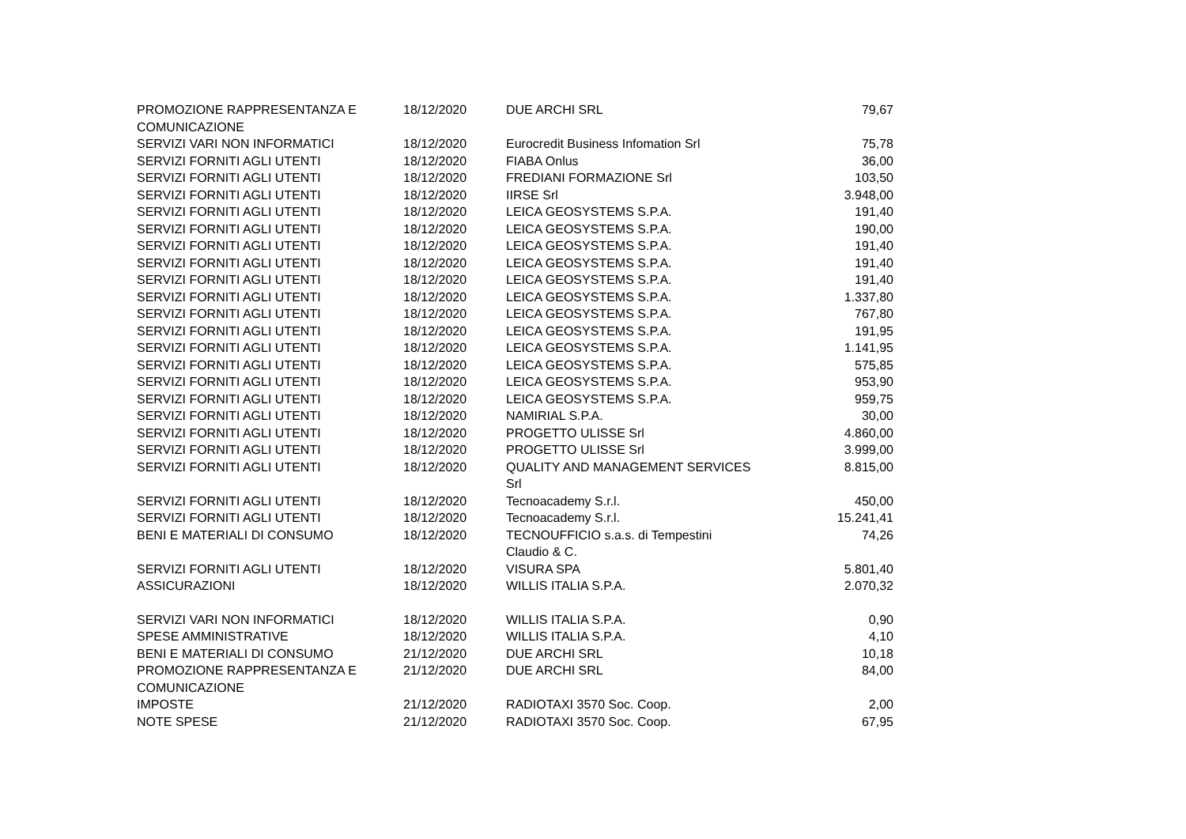| PROMOZIONE RAPPRESENTANZA E COMUNICAZIONE | 18/12/2020 | DUE ARCHI SRL | 79,67 |
| SERVIZI VARI NON INFORMATICI | 18/12/2020 | Eurocredit Business Infomation Srl | 75,78 |
| SERVIZI FORNITI AGLI UTENTI | 18/12/2020 | FIABA Onlus | 36,00 |
| SERVIZI FORNITI AGLI UTENTI | 18/12/2020 | FREDIANI FORMAZIONE Srl | 103,50 |
| SERVIZI FORNITI AGLI UTENTI | 18/12/2020 | IIRSE Srl | 3.948,00 |
| SERVIZI FORNITI AGLI UTENTI | 18/12/2020 | LEICA GEOSYSTEMS S.P.A. | 191,40 |
| SERVIZI FORNITI AGLI UTENTI | 18/12/2020 | LEICA GEOSYSTEMS S.P.A. | 190,00 |
| SERVIZI FORNITI AGLI UTENTI | 18/12/2020 | LEICA GEOSYSTEMS S.P.A. | 191,40 |
| SERVIZI FORNITI AGLI UTENTI | 18/12/2020 | LEICA GEOSYSTEMS S.P.A. | 191,40 |
| SERVIZI FORNITI AGLI UTENTI | 18/12/2020 | LEICA GEOSYSTEMS S.P.A. | 191,40 |
| SERVIZI FORNITI AGLI UTENTI | 18/12/2020 | LEICA GEOSYSTEMS S.P.A. | 1.337,80 |
| SERVIZI FORNITI AGLI UTENTI | 18/12/2020 | LEICA GEOSYSTEMS S.P.A. | 767,80 |
| SERVIZI FORNITI AGLI UTENTI | 18/12/2020 | LEICA GEOSYSTEMS S.P.A. | 191,95 |
| SERVIZI FORNITI AGLI UTENTI | 18/12/2020 | LEICA GEOSYSTEMS S.P.A. | 1.141,95 |
| SERVIZI FORNITI AGLI UTENTI | 18/12/2020 | LEICA GEOSYSTEMS S.P.A. | 575,85 |
| SERVIZI FORNITI AGLI UTENTI | 18/12/2020 | LEICA GEOSYSTEMS S.P.A. | 953,90 |
| SERVIZI FORNITI AGLI UTENTI | 18/12/2020 | LEICA GEOSYSTEMS S.P.A. | 959,75 |
| SERVIZI FORNITI AGLI UTENTI | 18/12/2020 | NAMIRIAL S.P.A. | 30,00 |
| SERVIZI FORNITI AGLI UTENTI | 18/12/2020 | PROGETTO ULISSE Srl | 4.860,00 |
| SERVIZI FORNITI AGLI UTENTI | 18/12/2020 | PROGETTO ULISSE Srl | 3.999,00 |
| SERVIZI FORNITI AGLI UTENTI | 18/12/2020 | QUALITY AND MANAGEMENT SERVICES Srl | 8.815,00 |
| SERVIZI FORNITI AGLI UTENTI | 18/12/2020 | Tecnoacademy S.r.l. | 450,00 |
| SERVIZI FORNITI AGLI UTENTI | 18/12/2020 | Tecnoacademy S.r.l. | 15.241,41 |
| BENI E MATERIALI DI CONSUMO | 18/12/2020 | TECNOUFFICIO s.a.s. di Tempestini Claudio & C. | 74,26 |
| SERVIZI FORNITI AGLI UTENTI | 18/12/2020 | VISURA SPA | 5.801,40 |
| ASSICURAZIONI | 18/12/2020 | WILLIS ITALIA S.P.A. | 2.070,32 |
| SERVIZI VARI NON INFORMATICI | 18/12/2020 | WILLIS ITALIA S.P.A. | 0,90 |
| SPESE AMMINISTRATIVE | 18/12/2020 | WILLIS ITALIA S.P.A. | 4,10 |
| BENI E MATERIALI DI CONSUMO | 21/12/2020 | DUE ARCHI SRL | 10,18 |
| PROMOZIONE RAPPRESENTANZA E COMUNICAZIONE | 21/12/2020 | DUE ARCHI SRL | 84,00 |
| IMPOSTE | 21/12/2020 | RADIOTAXI 3570 Soc. Coop. | 2,00 |
| NOTE SPESE | 21/12/2020 | RADIOTAXI 3570 Soc. Coop. | 67,95 |